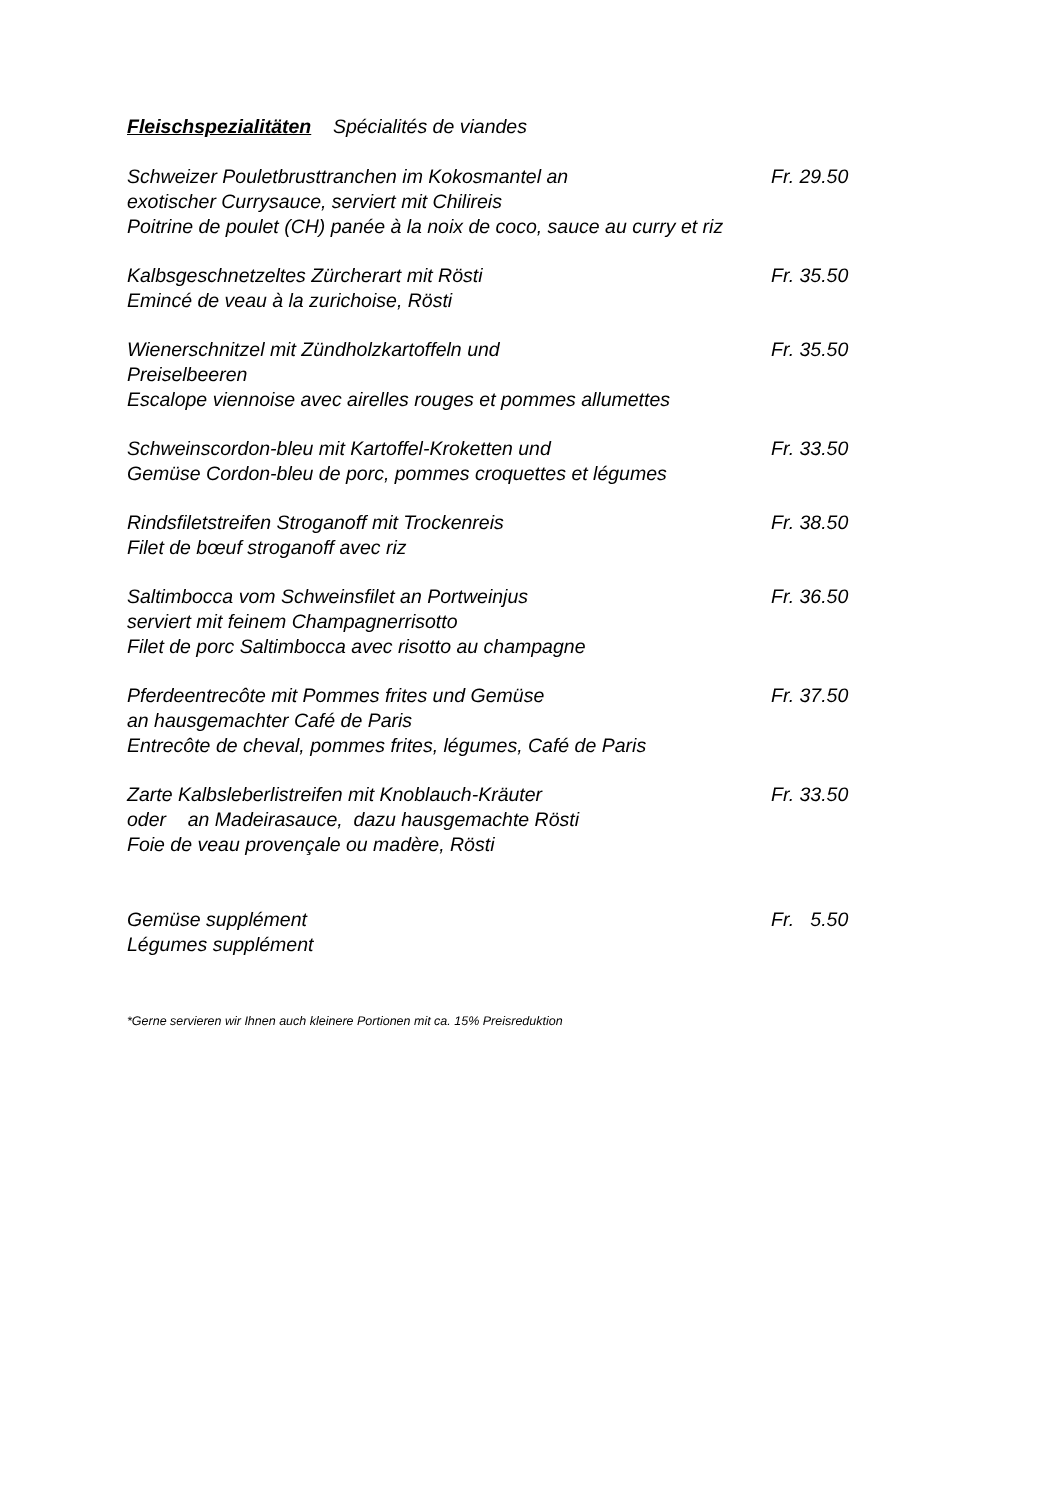Fleischspezialitäten Spécialités de viandes
Schweizer Pouletbrusttranchen im Kokosmantel an
exotischer Currysauce, serviert mit Chilireis
Poitrine de poulet (CH) panée à la noix de coco, sauce au curry et riz
Fr. 29.50
Kalbsgeschnetzeltes Zürcherart mit Rösti
Emincé de veau à la zurichoise, Rösti
Fr. 35.50
Wienerschnitzel mit Zündholzkartoffeln und
Preiselbeeren
Escalope viennoise avec airelles rouges et pommes allumettes
Fr. 35.50
Schweinscordon-bleu mit Kartoffel-Kroketten und
Gemüse Cordon-bleu de porc, pommes croquettes et légumes
Fr. 33.50
Rindsfiletstreifen Stroganoff mit Trockenreis
Filet de bœuf stroganoff avec riz
Fr. 38.50
Saltimbocca vom Schweinsfilet an Portweinjus
serviert mit feinem Champagnerrisotto
Filet de porc Saltimbocca avec risotto au champagne
Fr. 36.50
Pferdeentrecôte mit Pommes frites und Gemüse
an hausgemachter Café de Paris
Entrecôte de cheval, pommes frites, légumes, Café de Paris
Fr. 37.50
Zarte Kalbsleberlistreifen mit Knoblauch-Kräuter
oder an Madeirasauce, dazu hausgemachte Rösti
Foie de veau provençale ou madère, Rösti
Fr. 33.50
Gemüse supplément
Légumes supplément
Fr. 5.50
*Gerne servieren wir Ihnen auch kleinere Portionen mit ca. 15% Preisreduktion